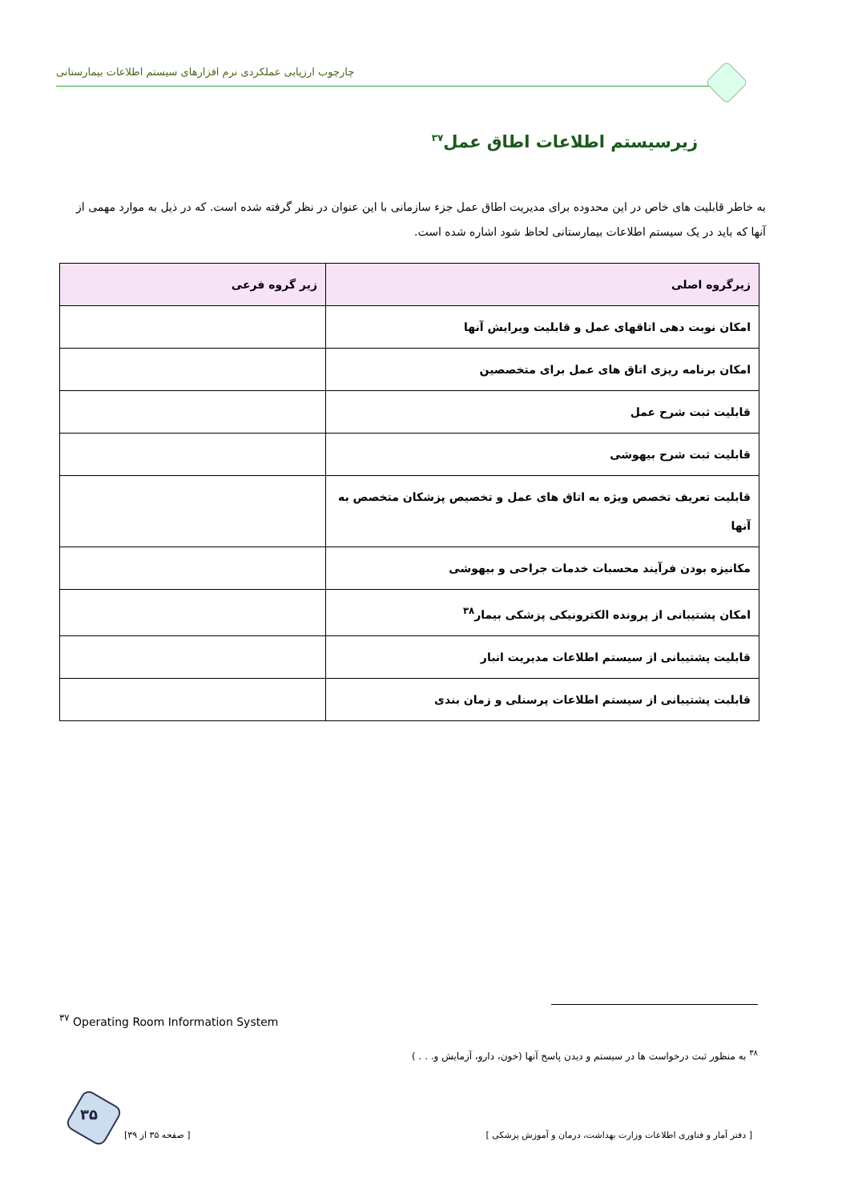چارچوب ارزیابی عملکردی نرم افزارهای سیستم اطلاعات بیمارستانی
زیرسیستم اطلاعات اطاق عمل<sup>۳۷</sup>
به خاطر قابلیت های خاص در این محدوده برای مدیریت اطاق عمل جزء سازمانی با این عنوان در نظر گرفته شده است. که در ذیل به موارد مهمی از آنها که باید در یک سیستم اطلاعات بیمارستانی لحاظ شود اشاره شده است.
| زیرگروه اصلی | زیر گروه فرعی |
| --- | --- |
| امکان نوبت دهی اتاقهای عمل و قابلیت ویرایش آنها | |
| امکان برنامه ریزی اتاق های عمل برای متخصصین | |
| قابلیت ثبت شرح عمل | |
| قابلیت ثبت شرح بیهوشی | |
| قابلیت تعریف تخصص ویژه به اتاق های عمل و تخصیص پزشکان متخصص به آنها | |
| مکانیزه بودن فرآیند محسبات خدمات جراحی و بیهوشی | |
| امکان پشتیبانی از پرونده الکترونیکی پزشکی بیمار<sup>۳۸</sup> | |
| قابلیت پشتیبانی از سیستم اطلاعات مدیریت انبار | |
| قابلبت پشتیبانی از سیستم اطلاعات پرسنلی و زمان بندی | |
<sup>۳۷</sup> Operating Room Information System
<sup>۳۸</sup> به منظور ثبت درخواست ها در سیستم و دیدن پاسخ آنها (خون، دارو، آزمایش و. . . )
۳۵
[ صفحه ۳۵ از ۳۹]
[ دفتر آمار و فناوری اطلاعات وزارت بهداشت، درمان و آموزش پزشکی ]